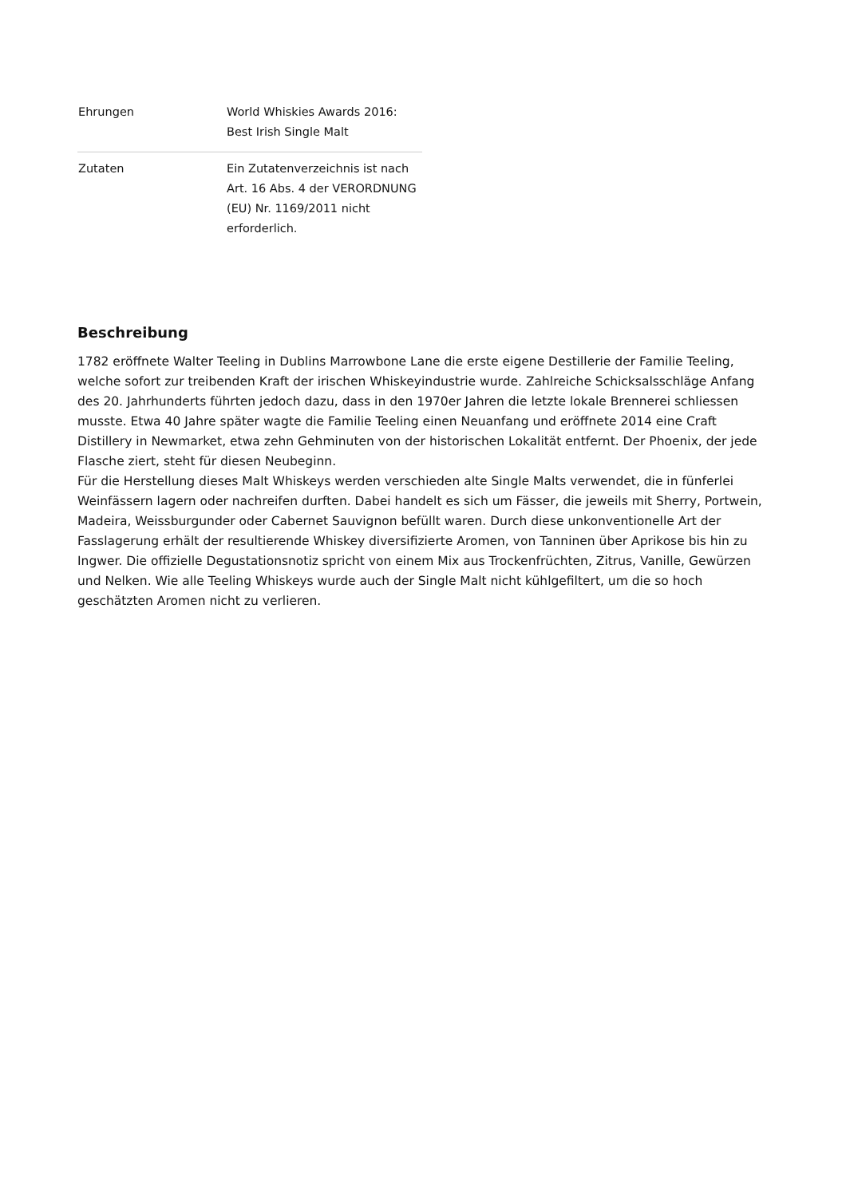| Ehrungen | World Whiskies Awards 2016: Best Irish Single Malt |
| Zutaten | Ein Zutatenverzeichnis ist nach Art. 16 Abs. 4 der VERORDNUNG (EU) Nr. 1169/2011 nicht erforderlich. |
Beschreibung
1782 eröffnete Walter Teeling in Dublins Marrowbone Lane die erste eigene Destillerie der Familie Teeling, welche sofort zur treibenden Kraft der irischen Whiskeyindustrie wurde. Zahlreiche Schicksalsschläge Anfang des 20. Jahrhunderts führten jedoch dazu, dass in den 1970er Jahren die letzte lokale Brennerei schliessen musste. Etwa 40 Jahre später wagte die Familie Teeling einen Neuanfang und eröffnete 2014 eine Craft Distillery in Newmarket, etwa zehn Gehminuten von der historischen Lokalität entfernt. Der Phoenix, der jede Flasche ziert, steht für diesen Neubeginn.
Für die Herstellung dieses Malt Whiskeys werden verschieden alte Single Malts verwendet, die in fünferlei Weinfässern lagern oder nachreifen durften. Dabei handelt es sich um Fässer, die jeweils mit Sherry, Portwein, Madeira, Weissburgunder oder Cabernet Sauvignon befüllt waren. Durch diese unkonventionelle Art der Fasslagerung erhält der resultierende Whiskey diversifizierte Aromen, von Tanninen über Aprikose bis hin zu Ingwer. Die offizielle Degustationsnotiz spricht von einem Mix aus Trockenfrüchten, Zitrus, Vanille, Gewürzen und Nelken. Wie alle Teeling Whiskeys wurde auch der Single Malt nicht kühlgefiltert, um die so hoch geschätzten Aromen nicht zu verlieren.